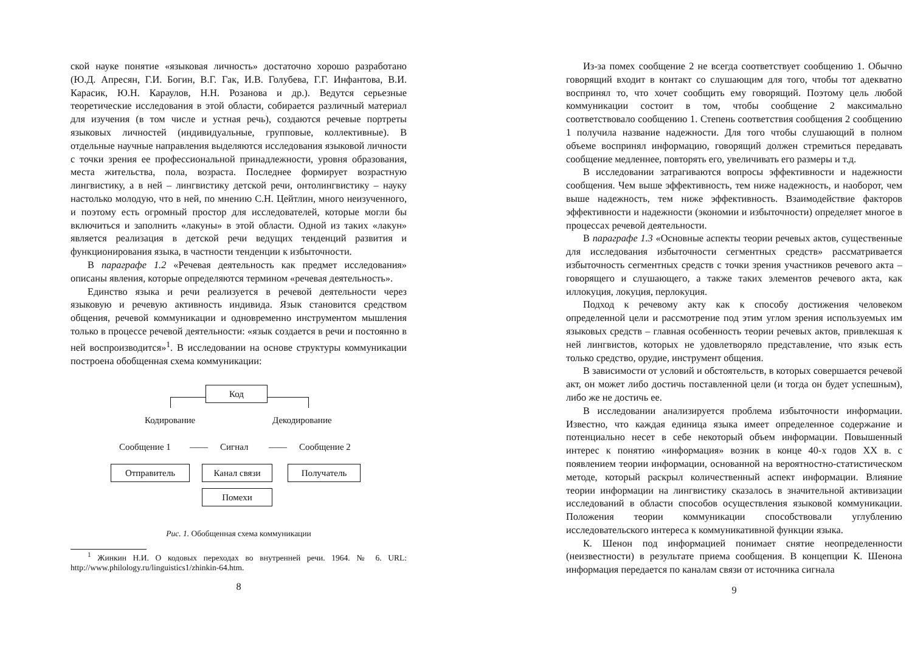ской науке понятие «языковая личность» достаточно хорошо разработано (Ю.Д. Апресян, Г.И. Богин, В.Г. Гак, И.В. Голубева, Г.Г. Инфантова, В.И. Карасик, Ю.Н. Караулов, Н.Н. Розанова и др.). Ведутся серьезные теоретические исследования в этой области, собирается различный материал для изучения (в том числе и устная речь), создаются речевые портреты языковых личностей (индивидуальные, групповые, коллективные). В отдельные научные направления выделяются исследования языковой личности с точки зрения ее профессиональной принадлежности, уровня образования, места жительства, пола, возраста. Последнее формирует возрастную лингвистику, а в ней – лингвистику детской речи, онтолингвистику – науку настолько молодую, что в ней, по мнению С.Н. Цейтлин, много неизученного, и поэтому есть огромный простор для исследователей, которые могли бы включиться и заполнить «лакуны» в этой области. Одной из таких «лакун» является реализация в детской речи ведущих тенденций развития и функционирования языка, в частности тенденции к избыточности.
В параграфе 1.2 «Речевая деятельность как предмет исследования» описаны явления, которые определяются термином «речевая деятельность».
Единство языка и речи реализуется в речевой деятельности через языковую и речевую активность индивида. Язык становится средством общения, речевой коммуникации и одновременно инструментом мышления только в процессе речевой деятельности: «язык создается в речи и постоянно в ней воспроизводится»<sup>1</sup>. В исследовании на основе структуры коммуникации построена обобщенная схема коммуникации:
Код
Кодирование Декодирование
Сообщение 1 —— Сигнал —— Сообщение 2
Отправитель Канал связи Получатель
Помехи
Рис. 1. Обобщенная схема коммуникации
<sup>1</sup> Жинкин Н.И. О кодовых переходах во внутренней речи. 1964. № 6. URL: http://www.philology.ru/linguistics1/zhinkin-64.htm.
8
Из-за помех сообщение 2 не всегда соответствует сообщению 1. Обычно говорящий входит в контакт со слушающим для того, чтобы тот адекватно воспринял то, что хочет сообщить ему говорящий. Поэтому цель любой коммуникации состоит в том, чтобы сообщение 2 максимально соответствовало сообщению 1. Степень соответствия сообщения 2 сообщению 1 получила название надежности. Для того чтобы слушающий в полном объеме воспринял информацию, говорящий должен стремиться передавать сообщение медленнее, повторять его, увеличивать его размеры и т.д.
В исследовании затрагиваются вопросы эффективности и надежности сообщения. Чем выше эффективность, тем ниже надежность, и наоборот, чем выше надежность, тем ниже эффективность. Взаимодействие факторов эффективности и надежности (экономии и избыточности) определяет многое в процессах речевой деятельности.
В параграфе 1.3 «Основные аспекты теории речевых актов, существенные для исследования избыточности сегментных средств» рассматривается избыточность сегментных средств с точки зрения участников речевого акта – говорящего и слушающего, а также таких элементов речевого акта, как иллокуция, локуция, перлокуция.
Подход к речевому акту как к способу достижения человеком определенной цели и рассмотрение под этим углом зрения используемых им языковых средств – главная особенность теории речевых актов, привлекшая к ней лингвистов, которых не удовлетворяло представление, что язык есть только средство, орудие, инструмент общения.
В зависимости от условий и обстоятельств, в которых совершается речевой акт, он может либо достичь поставленной цели (и тогда он будет успешным), либо же не достичь ее.
В исследовании анализируется проблема избыточности информации. Известно, что каждая единица языка имеет определенное содержание и потенциально несет в себе некоторый объем информации. Повышенный интерес к понятию «информация» возник в конце 40-х годов XX в. с появлением теории информации, основанной на вероятностно-статистическом методе, который раскрыл количественный аспект информации. Влияние теории информации на лингвистику сказалось в значительной активизации исследований в области способов осуществления языковой коммуникации. Положения теории коммуникации способствовали углублению исследовательского интереса к коммуникативной функции языка.
К. Шенон под информацией понимает снятие неопределенности (неизвестности) в результате приема сообщения. В концепции К. Шенона информация передается по каналам связи от источника сигнала
9